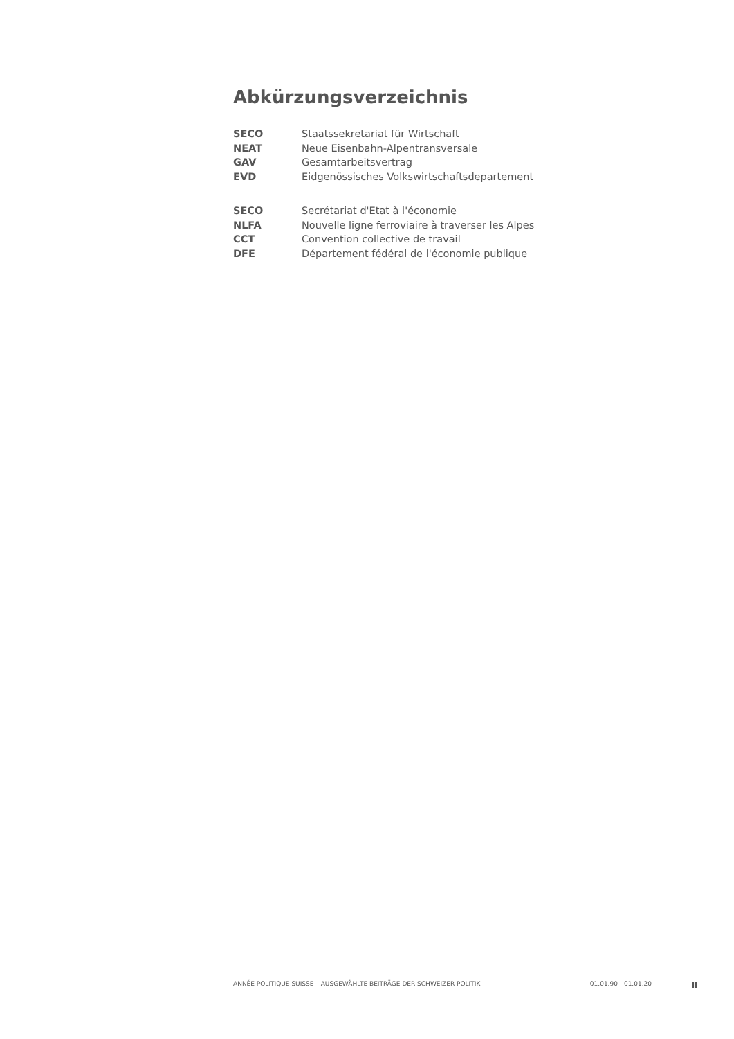Abkürzungsverzeichnis
| SECO | Staatssekretariat für Wirtschaft |
| NEAT | Neue Eisenbahn-Alpentransversale |
| GAV | Gesamtarbeitsvertrag |
| EVD | Eidgenössisches Volkswirtschaftsdepartement |
| SECO | Secrétariat d'Etat à l'économie |
| NLFA | Nouvelle ligne ferroviaire à traverser les Alpes |
| CCT | Convention collective de travail |
| DFE | Département fédéral de l'économie publique |
ANNÉE POLITIQUE SUISSE – AUSGEWÄHLTE BEITRÄGE DER SCHWEIZER POLITIK 01.01.90 - 01.01.20
II